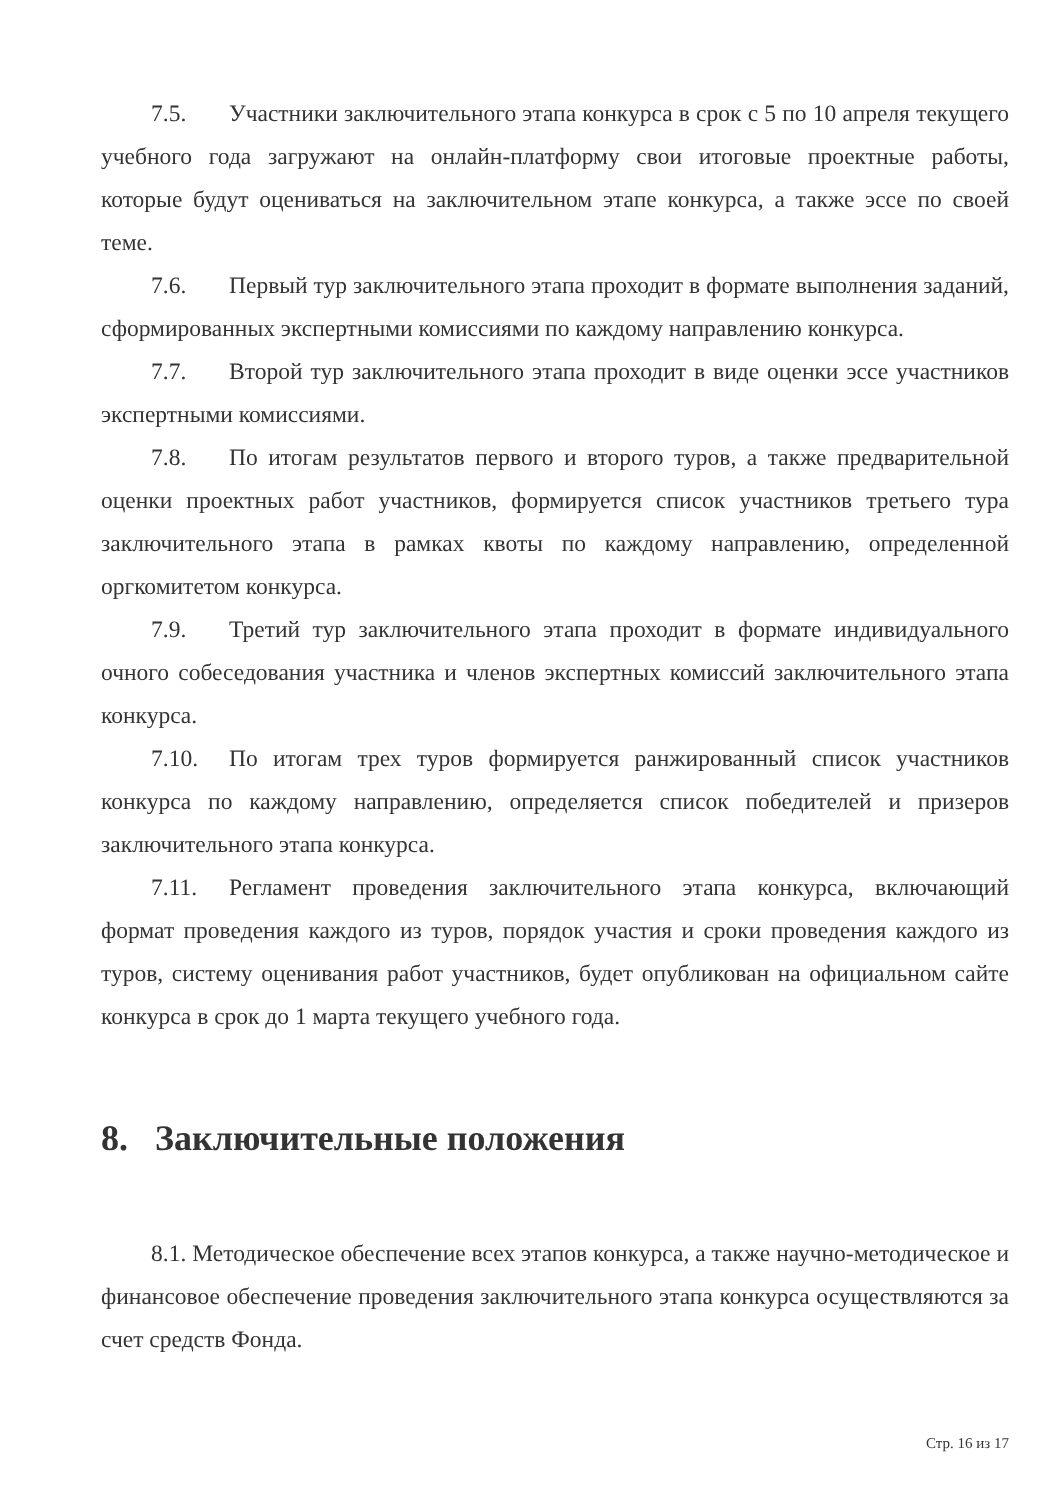7.5. Участники заключительного этапа конкурса в срок с 5 по 10 апреля текущего учебного года загружают на онлайн-платформу свои итоговые проектные работы, которые будут оцениваться на заключительном этапе конкурса, а также эссе по своей теме.
7.6. Первый тур заключительного этапа проходит в формате выполнения заданий, сформированных экспертными комиссиями по каждому направлению конкурса.
7.7. Второй тур заключительного этапа проходит в виде оценки эссе участников экспертными комиссиями.
7.8. По итогам результатов первого и второго туров, а также предварительной оценки проектных работ участников, формируется список участников третьего тура заключительного этапа в рамках квоты по каждому направлению, определенной оргкомитетом конкурса.
7.9. Третий тур заключительного этапа проходит в формате индивидуального очного собеседования участника и членов экспертных комиссий заключительного этапа конкурса.
7.10. По итогам трех туров формируется ранжированный список участников конкурса по каждому направлению, определяется список победителей и призеров заключительного этапа конкурса.
7.11. Регламент проведения заключительного этапа конкурса, включающий формат проведения каждого из туров, порядок участия и сроки проведения каждого из туров, систему оценивания работ участников, будет опубликован на официальном сайте конкурса в срок до 1 марта текущего учебного года.
8. Заключительные положения
8.1. Методическое обеспечение всех этапов конкурса, а также научно-методическое и финансовое обеспечение проведения заключительного этапа конкурса осуществляются за счет средств Фонда.
Стр. 16 из 17